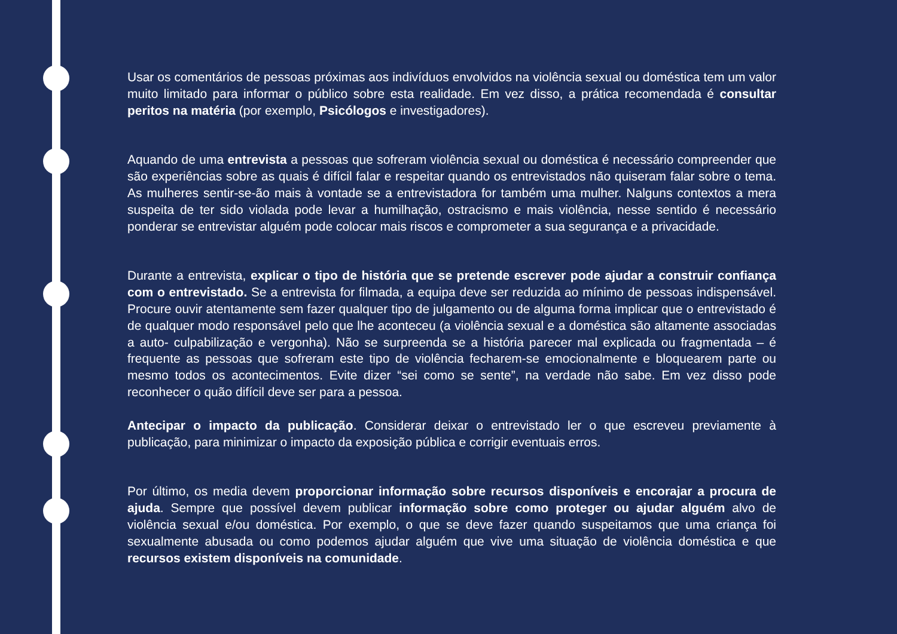Usar os comentários de pessoas próximas aos indivíduos envolvidos na violência sexual ou doméstica tem um valor muito limitado para informar o público sobre esta realidade. Em vez disso, a prática recomendada é consultar peritos na matéria (por exemplo, Psicólogos e investigadores).
Aquando de uma entrevista a pessoas que sofreram violência sexual ou doméstica é necessário compreender que são experiências sobre as quais é difícil falar e respeitar quando os entrevistados não quiseram falar sobre o tema. As mulheres sentir-se-ão mais à vontade se a entrevistadora for também uma mulher. Nalguns contextos a mera suspeita de ter sido violada pode levar a humilhação, ostracismo e mais violência, nesse sentido é necessário ponderar se entrevistar alguém pode colocar mais riscos e comprometer a sua segurança e a privacidade.
Durante a entrevista, explicar o tipo de história que se pretende escrever pode ajudar a construir confiança com o entrevistado. Se a entrevista for filmada, a equipa deve ser reduzida ao mínimo de pessoas indispensável. Procure ouvir atentamente sem fazer qualquer tipo de julgamento ou de alguma forma implicar que o entrevistado é de qualquer modo responsável pelo que lhe aconteceu (a violência sexual e a doméstica são altamente associadas a auto- culpabilização e vergonha). Não se surpreenda se a história parecer mal explicada ou fragmentada – é frequente as pessoas que sofreram este tipo de violência fecharem-se emocionalmente e bloquearem parte ou mesmo todos os acontecimentos. Evite dizer “sei como se sente”, na verdade não sabe. Em vez disso pode reconhecer o quão difícil deve ser para a pessoa.
Antecipar o impacto da publicação. Considerar deixar o entrevistado ler o que escreveu previamente à publicação, para minimizar o impacto da exposição pública e corrigir eventuais erros.
Por último, os media devem proporcionar informação sobre recursos disponíveis e encorajar a procura de ajuda. Sempre que possível devem publicar informação sobre como proteger ou ajudar alguém alvo de violência sexual e/ou doméstica. Por exemplo, o que se deve fazer quando suspeitamos que uma criança foi sexualmente abusada ou como podemos ajudar alguém que vive uma situação de violência doméstica e que recursos existem disponíveis na comunidade.